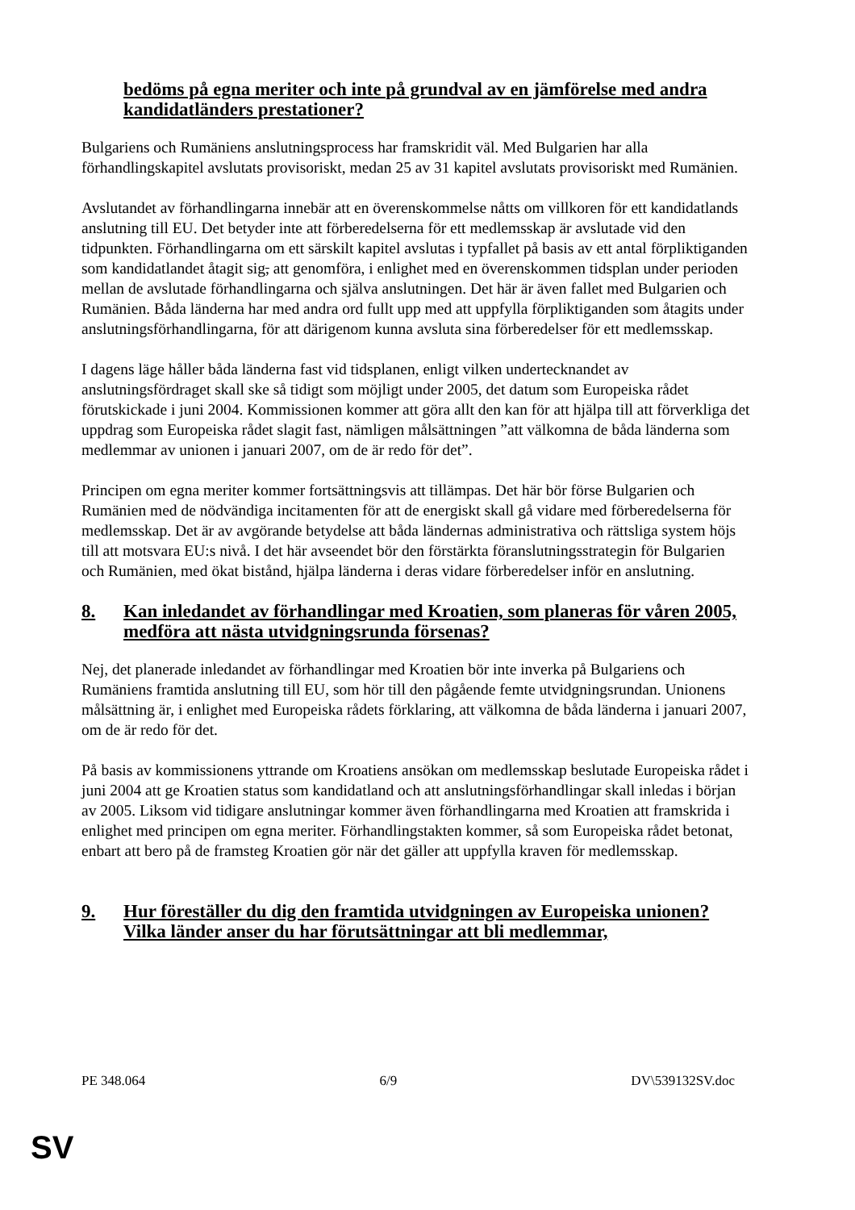bedöms på egna meriter och inte på grundval av en jämförelse med andra kandidatländers prestationer?
Bulgariens och Rumäniens anslutningsprocess har framskridit väl. Med Bulgarien har alla förhandlingskapitel avslutats provisoriskt, medan 25 av 31 kapitel avslutats provisoriskt med Rumänien.
Avslutandet av förhandlingarna innebär att en överenskommelse nåtts om villkoren för ett kandidatlands anslutning till EU. Det betyder inte att förberedelserna för ett medlemsskap är avslutade vid den tidpunkten. Förhandlingarna om ett särskilt kapitel avslutas i typfallet på basis av ett antal förpliktiganden som kandidatlandet åtagit sig, att genomföra, i enlighet med en överenskommen tidsplan under perioden mellan de avslutade förhandlingarna och själva anslutningen. Det här är även fallet med Bulgarien och Rumänien. Båda länderna har med andra ord fullt upp med att uppfylla förpliktiganden som åtagits under anslutningsförhandlingarna, för att därigenom kunna avsluta sina förberedelser för ett medlemsskap.
I dagens läge håller båda länderna fast vid tidsplanen, enligt vilken undertecknandet av anslutningsfördraget skall ske så tidigt som möjligt under 2005, det datum som Europeiska rådet förutskickade i juni 2004. Kommissionen kommer att göra allt den kan för att hjälpa till att förverkliga det uppdrag som Europeiska rådet slagit fast, nämligen målsättningen ”att välkomna de båda länderna som medlemmar av unionen i januari 2007, om de är redo för det”.
Principen om egna meriter kommer fortsättningsvis att tillämpas. Det här bör förse Bulgarien och Rumänien med de nödvändiga incitamenten för att de energiskt skall gå vidare med förberedelserna för medlemsskap. Det är av avgörande betydelse att båda ländernas administrativa och rättsliga system höjs till att motsvara EU:s nivå. I det här avseendet bör den förstärkta föranslutningsstrategin för Bulgarien och Rumänien, med ökat bistånd, hjälpa länderna i deras vidare förberedelser inför en anslutning.
8. Kan inledandet av förhandlingar med Kroatien, som planeras för våren 2005, medföra att nästa utvidgningsrunda försenas?
Nej, det planerade inledandet av förhandlingar med Kroatien bör inte inverka på Bulgariens och Rumäniens framtida anslutning till EU, som hör till den pågående femte utvidgningsrundan. Unionens målsättning är, i enlighet med Europeiska rådets förklaring, att välkomna de båda länderna i januari 2007, om de är redo för det.
På basis av kommissionens yttrande om Kroatiens ansökan om medlemsskap beslutade Europeiska rådet i juni 2004 att ge Kroatien status som kandidatland och att anslutningsförhandlingar skall inledas i början av 2005. Liksom vid tidigare anslutningar kommer även förhandlingarna med Kroatien att framskrida i enlighet med principen om egna meriter. Förhandlingstakten kommer, så som Europeiska rådet betonat, enbart att bero på de framsteg Kroatien gör när det gäller att uppfylla kraven för medlemsskap.
9. Hur föreställer du dig den framtida utvidgningen av Europeiska unionen? Vilka länder anser du har förutsättningar att bli medlemmar,
PE 348.064 6/9 DV\539132SV.doc
SV